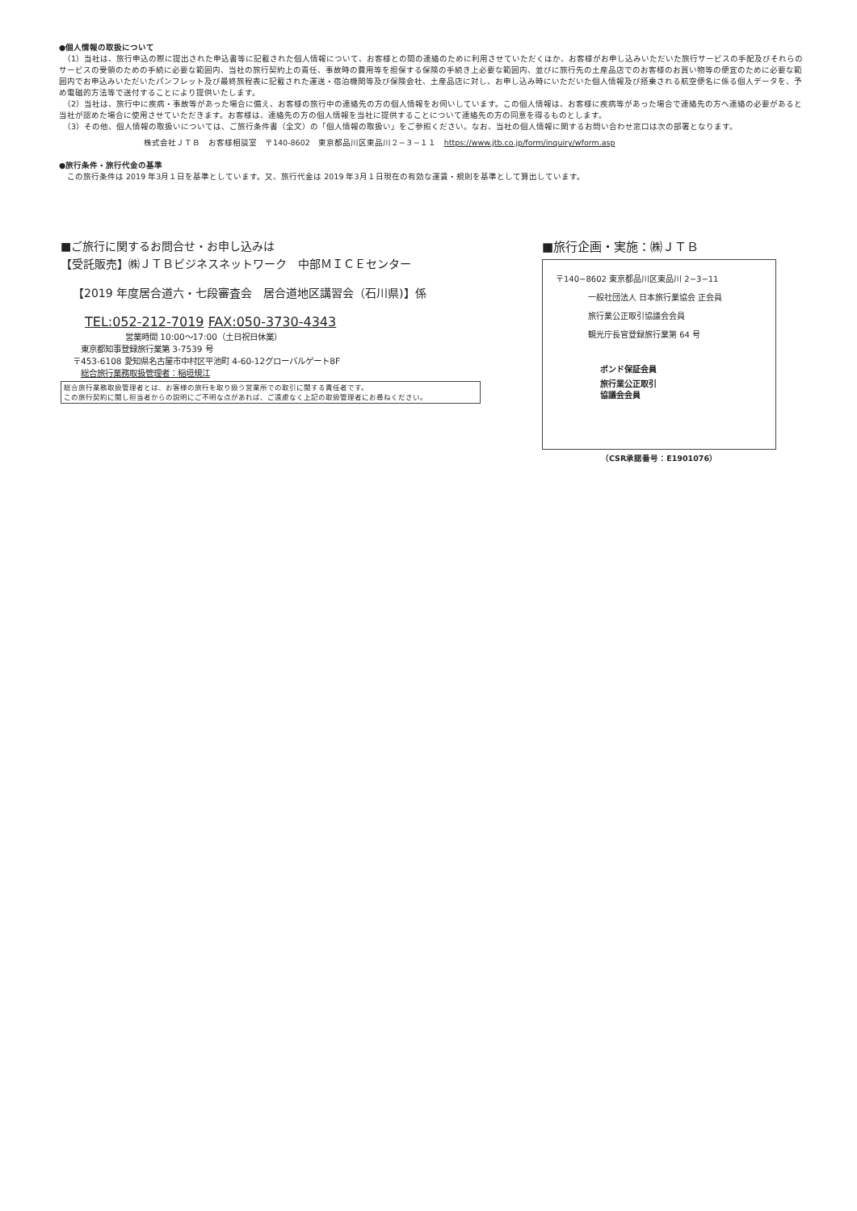●個人情報の取扱について
　（1）当社は、旅行申込の際に提出された申込書等に記載された個人情報について、お客様との間の連絡のために利用させていただくほか、お客様がお申し込みいただいた旅行サービスの手配及びそれらのサービスの受領のための手続に必要な範囲内、当社の旅行契約上の責任、事故時の費用等を担保する保険の手続き上必要な範囲内、並びに旅行先の土産品店でのお客様のお買い物等の便宜のために必要な範囲内でお申込みいただいたパンフレット及び最終旅程表に記載された運送・宿泊機関等及び保険会社、土産品店に対し、お申し込み時にいただいた個人情報及び搭乗される航空便名に係る個人データを、予め電磁的方法等で送付することにより提供いたします。
　（2）当社は、旅行中に疾病・事故等があった場合に備え、お客様の旅行中の連絡先の方の個人情報をお伺いしています。この個人情報は、お客様に疾病等があった場合で連絡先の方へ連絡の必要があると当社が認めた場合に使用させていただきます。お客様は、連絡先の方の個人情報を当社に提供することについて連絡先の方の同意を得るものとします。
　（3）その他、個人情報の取扱いについては、ご旅行条件書（全文）の「個人情報の取扱い」をご参照ください。なお、当社の個人情報に関するお問い合わせ窓口は次の部署となります。
株式会社ＪＴＢ　お客様相談室　〒140-8602　東京都品川区東品川２−３−１１　https://www.jtb.co.jp/form/inquiry/wform.asp
●旅行条件・旅行代金の基準
　この旅行条件は 2019 年3月１日を基準としています。又、旅行代金は 2019 年3月１日現在の有効な運賃・規則を基準として算出しています。
■ご旅行に関するお問合せ・お申し込みは
【受託販売】㈱ＪＴＢビジネスネットワーク　中部ＭＩＣＥセンター
【2019 年度居合道六・七段審査会　居合道地区講習会（石川県)】係
TEL:052-212-7019 FAX:050-3730-4343
営業時間 10:00〜17:00（土日祝日休業）
東京都知事登録旅行業第 3-7539 号
〒453-6108 愛知県名古屋市中村区平池町 4-60-12グローバルゲート8F
総合旅行業務取扱管理者：稲垣規江
総合旅行業務取扱管理者とは、お客様の旅行を取り扱う営業所での取引に関する責任者です。
この旅行契約に関し担当者からの説明にご不明な点があれば、ご遠慮なく上記の取扱管理者にお尋ねください。
■旅行企画・実施：㈱ＪＴＢ
〒140−8602 東京都品川区東品川 2−3−11
一般社団法人 日本旅行業協会 正会員
旅行業公正取引協議会会員
観光庁長官登録旅行業第 64 号
ボンド保証会員
旅行業公正取引
協議会会員
（CSR承認番号：E1901076）